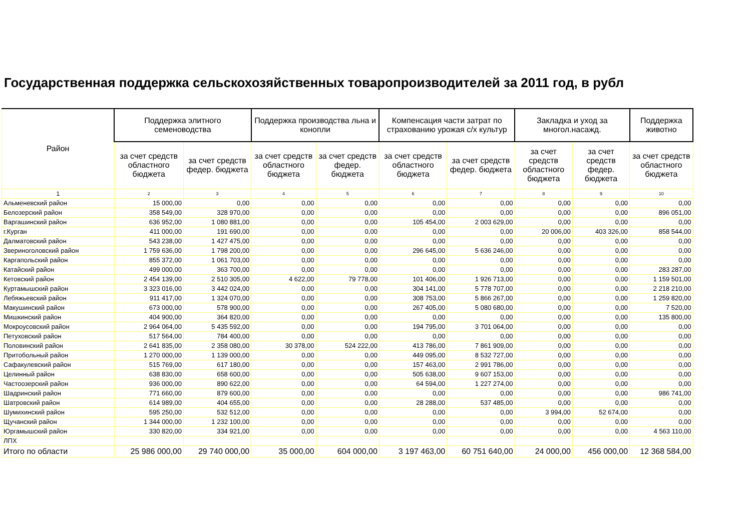Государственная поддержка сельскохозяйственных товаропроизводителей за 2011 год, в рубл
| Район | Поддержка элитного семеноводства | | Поддержка производства льна и конопли | | Компенсация части затрат по страхованию урожая с/х культур | | Закладка и уход за многол.насажд. | | Поддержка животно |
| --- | --- | --- | --- | --- | --- | --- | --- | --- | --- |
| | за счет средств областного бюджета | за счет средств федер. бюджета | за счет средств областного бюджета | за счет средств федер. бюджета | за счет средств областного бюджета | за счет средств федер. бюджета | за счет средств областного бюджета | за счет средств федер. бюджета | за счет средств областного бюджета |
| 1 | 2 | 3 | 4 | 5 | 6 | 7 | 8 | 9 | 10 |
| Альменевский район | 15 000,00 | 0,00 | 0,00 | 0,00 | 0,00 | 0,00 | 0,00 | 0,00 | 0,00 |
| Белозерский район | 358 549,00 | 328 970,00 | 0,00 | 0,00 | 0,00 | 0,00 | 0,00 | 0,00 | 896 051,00 |
| Варгашинский район | 636 952,00 | 1 080 881,00 | 0,00 | 0,00 | 105 454,00 | 2 003 629,00 | 0,00 | 0,00 | 0,00 |
| г.Курган | 411 000,00 | 191 690,00 | 0,00 | 0,00 | 0,00 | 0,00 | 20 006,00 | 403 326,00 | 858 544,00 |
| Далматовский район | 543 238,00 | 1 427 475,00 | 0,00 | 0,00 | 0,00 | 0,00 | 0,00 | 0,00 | 0,00 |
| Звериноголовский район | 1 759 636,00 | 1 798 200,00 | 0,00 | 0,00 | 296 645,00 | 5 636 246,00 | 0,00 | 0,00 | 0,00 |
| Каргапольский район | 855 372,00 | 1 061 703,00 | 0,00 | 0,00 | 0,00 | 0,00 | 0,00 | 0,00 | 0,00 |
| Катайский район | 499 000,00 | 363 700,00 | 0,00 | 0,00 | 0,00 | 0,00 | 0,00 | 0,00 | 283 287,00 |
| Кетовский район | 2 454 139,00 | 2 510 305,00 | 4 622,00 | 79 778,00 | 101 406,00 | 1 926 713,00 | 0,00 | 0,00 | 1 159 501,00 |
| Куртамышский район | 3 323 016,00 | 3 442 024,00 | 0,00 | 0,00 | 304 141,00 | 5 778 707,00 | 0,00 | 0,00 | 2 218 210,00 |
| Лебяжьевский район | 911 417,00 | 1 324 070,00 | 0,00 | 0,00 | 308 753,00 | 5 866 267,00 | 0,00 | 0,00 | 1 259 820,00 |
| Макушинский район | 673 000,00 | 578 900,00 | 0,00 | 0,00 | 267 405,00 | 5 080 680,00 | 0,00 | 0,00 | 7 520,00 |
| Мишкинский район | 404 900,00 | 364 820,00 | 0,00 | 0,00 | 0,00 | 0,00 | 0,00 | 0,00 | 135 800,00 |
| Мокроусовский район | 2 964 064,00 | 5 435 592,00 | 0,00 | 0,00 | 194 795,00 | 3 701 064,00 | 0,00 | 0,00 | 0,00 |
| Петуховский район | 517 564,00 | 784 400,00 | 0,00 | 0,00 | 0,00 | 0,00 | 0,00 | 0,00 | 0,00 |
| Половинский район | 2 641 835,00 | 2 358 080,00 | 30 378,00 | 524 222,00 | 413 786,00 | 7 861 909,00 | 0,00 | 0,00 | 0,00 |
| Притобольный район | 1 270 000,00 | 1 139 000,00 | 0,00 | 0,00 | 449 095,00 | 8 532 727,00 | 0,00 | 0,00 | 0,00 |
| Сафакулевский район | 515 769,00 | 617 180,00 | 0,00 | 0,00 | 157 463,00 | 2 991 786,00 | 0,00 | 0,00 | 0,00 |
| Целинный район | 638 830,00 | 658 600,00 | 0,00 | 0,00 | 505 638,00 | 9 607 153,00 | 0,00 | 0,00 | 0,00 |
| Частоозерский район | 936 000,00 | 890 622,00 | 0,00 | 0,00 | 64 594,00 | 1 227 274,00 | 0,00 | 0,00 | 0,00 |
| Шадринский район | 771 660,00 | 879 600,00 | 0,00 | 0,00 | 0,00 | 0,00 | 0,00 | 0,00 | 986 741,00 |
| Шатровский район | 614 989,00 | 404 655,00 | 0,00 | 0,00 | 28 288,00 | 537 485,00 | 0,00 | 0,00 | 0,00 |
| Шумихинский район | 595 250,00 | 532 512,00 | 0,00 | 0,00 | 0,00 | 0,00 | 3 994,00 | 52 674,00 | 0,00 |
| Щучанский район | 1 344 000,00 | 1 232 100,00 | 0,00 | 0,00 | 0,00 | 0,00 | 0,00 | 0,00 | 0,00 |
| Юргамышский район | 330 820,00 | 334 921,00 | 0,00 | 0,00 | 0,00 | 0,00 | 0,00 | 0,00 | 4 563 110,00 |
| ЛПХ | | | | | | | | | |
| Итого по области | 25 986 000,00 | 29 740 000,00 | 35 000,00 | 604 000,00 | 3 197 463,00 | 60 751 640,00 | 24 000,00 | 456 000,00 | 12 368 584,00 |